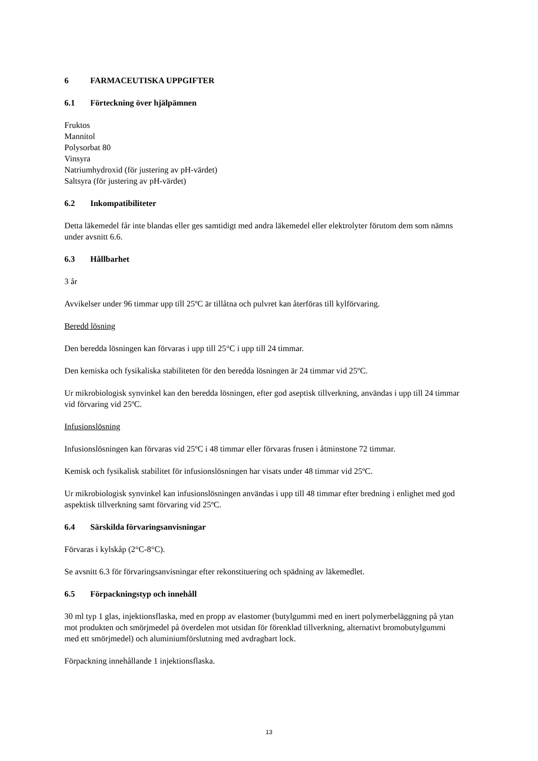6 FARMACEUTISKA UPPGIFTER
6.1 Förteckning över hjälpämnen
Fruktos
Mannitol
Polysorbat 80
Vinsyra
Natriumhydroxid (för justering av pH-värdet)
Saltsyra (för justering av pH-värdet)
6.2 Inkompatibiliteter
Detta läkemedel får inte blandas eller ges samtidigt med andra läkemedel eller elektrolyter förutom dem som nämns under avsnitt 6.6.
6.3 Hållbarhet
3 år
Avvikelser under 96 timmar upp till 25ºC är tillåtna och pulvret kan återföras till kylförvaring.
Beredd lösning
Den beredda lösningen kan förvaras i upp till 25°C i upp till 24 timmar.
Den kemiska och fysikaliska stabiliteten för den beredda lösningen är 24 timmar vid 25ºC.
Ur mikrobiologisk synvinkel kan den beredda lösningen, efter god aseptisk tillverkning, användas i upp till 24 timmar vid förvaring vid 25ºC.
Infusionslösning
Infusionslösningen kan förvaras vid 25ºC i 48 timmar eller förvaras frusen i åtminstone 72 timmar.
Kemisk och fysikalisk stabilitet för infusionslösningen har visats under 48 timmar vid 25ºC.
Ur mikrobiologisk synvinkel kan infusionslösningen användas i upp till 48 timmar efter bredning i enlighet med god aspektisk tillverkning samt förvaring vid 25ºC.
6.4 Särskilda förvaringsanvisningar
Förvaras i kylskåp (2°C-8°C).
Se avsnitt 6.3 för förvaringsanvisningar efter rekonstituering och spädning av läkemedlet.
6.5 Förpackningstyp och innehåll
30 ml typ 1 glas, injektionsflaska, med en propp av elastomer (butylgummi med en inert polymerbeläggning på ytan mot produkten och smörjmedel på överdelen mot utsidan för förenklad tillverkning, alternativt bromobutylgummi med ett smörjmedel) och aluminiumförslutning med avdragbart lock.
Förpackning innehållande 1 injektionsflaska.
13